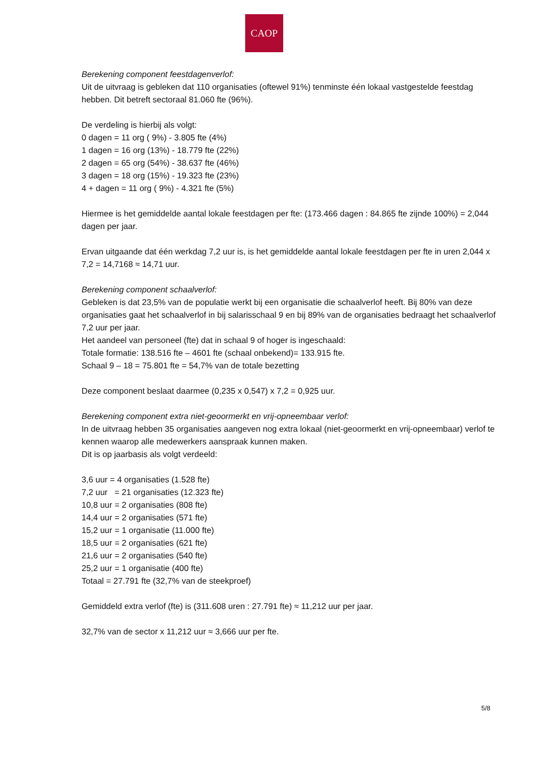CAOP
Berekening component feestdagenverlof:
Uit de uitvraag is gebleken dat 110 organisaties (oftewel 91%) tenminste één lokaal vastgestelde feestdag hebben. Dit betreft sectoraal 81.060 fte (96%).
De verdeling is hierbij als volgt:
0 dagen = 11 org ( 9%) - 3.805 fte (4%)
1 dagen = 16 org (13%) - 18.779 fte (22%)
2 dagen = 65 org (54%) - 38.637 fte (46%)
3 dagen = 18 org (15%) - 19.323 fte (23%)
4 + dagen = 11 org ( 9%) - 4.321 fte (5%)
Hiermee is het gemiddelde aantal lokale feestdagen per fte: (173.466 dagen : 84.865 fte zijnde 100%) = 2,044 dagen per jaar.
Ervan uitgaande dat één werkdag 7,2 uur is, is het gemiddelde aantal lokale feestdagen per fte in uren 2,044 x 7,2 = 14,7168 ≈ 14,71 uur.
Berekening component schaalverlof:
Gebleken is dat 23,5% van de populatie werkt bij een organisatie die schaalverlof heeft. Bij 80% van deze organisaties gaat het schaalverlof in bij salarisschaal 9 en bij 89% van de organisaties bedraagt het schaalverlof 7,2 uur per jaar.
Het aandeel van personeel (fte) dat in schaal 9 of hoger is ingeschaald:
Totale formatie: 138.516 fte – 4601 fte (schaal onbekend)= 133.915 fte.
Schaal 9 – 18 = 75.801 fte = 54,7% van de totale bezetting
Deze component beslaat daarmee (0,235 x 0,547) x 7,2 = 0,925 uur.
Berekening component extra niet-geoormerkt en vrij-opneembaar verlof:
In de uitvraag hebben 35 organisaties aangeven nog extra lokaal (niet-geoormerkt en vrij-opneembaar) verlof te kennen waarop alle medewerkers aanspraak kunnen maken.
Dit is op jaarbasis als volgt verdeeld:
3,6 uur = 4 organisaties (1.528 fte)
7,2 uur = 21 organisaties (12.323 fte)
10,8 uur = 2 organisaties (808 fte)
14,4 uur = 2 organisaties (571 fte)
15,2 uur = 1 organisatie (11.000 fte)
18,5 uur = 2 organisaties (621 fte)
21,6 uur = 2 organisaties (540 fte)
25,2 uur = 1 organisatie (400 fte)
Totaal = 27.791 fte (32,7% van de steekproef)
Gemiddeld extra verlof (fte) is (311.608 uren : 27.791 fte) ≈ 11,212 uur per jaar.
32,7% van de sector x 11,212 uur ≈ 3,666 uur per fte.
5/8